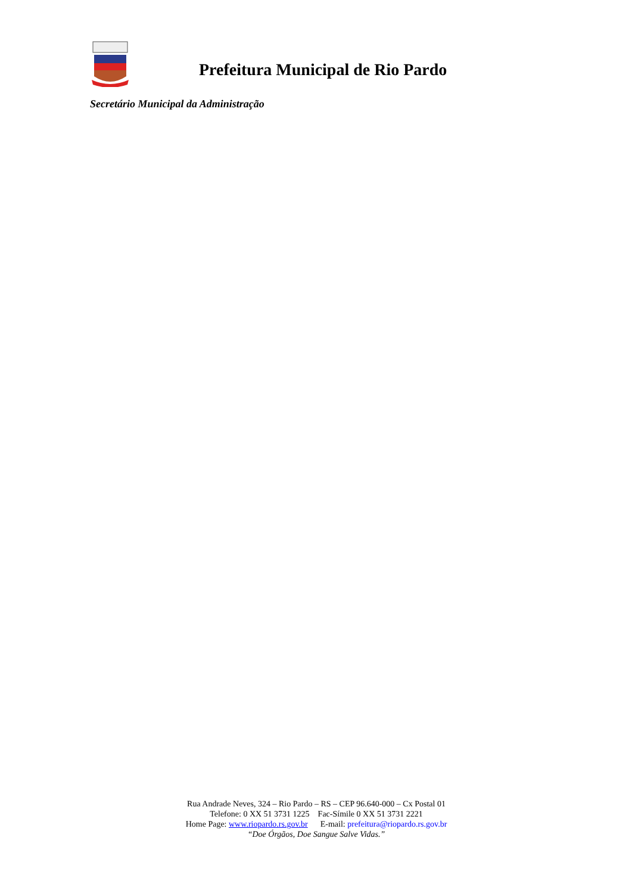Prefeitura Municipal de Rio Pardo
Secretário Municipal da Administração
Rua Andrade Neves, 324 – Rio Pardo – RS – CEP 96.640-000 – Cx Postal 01
Telefone: 0 XX 51 3731 1225 Fac-Símile 0 XX 51 3731 2221
Home Page: www.riopardo.rs.gov.br E-mail: prefeitura@riopardo.rs.gov.br
“Doe Órgãos, Doe Sangue Salve Vidas.”